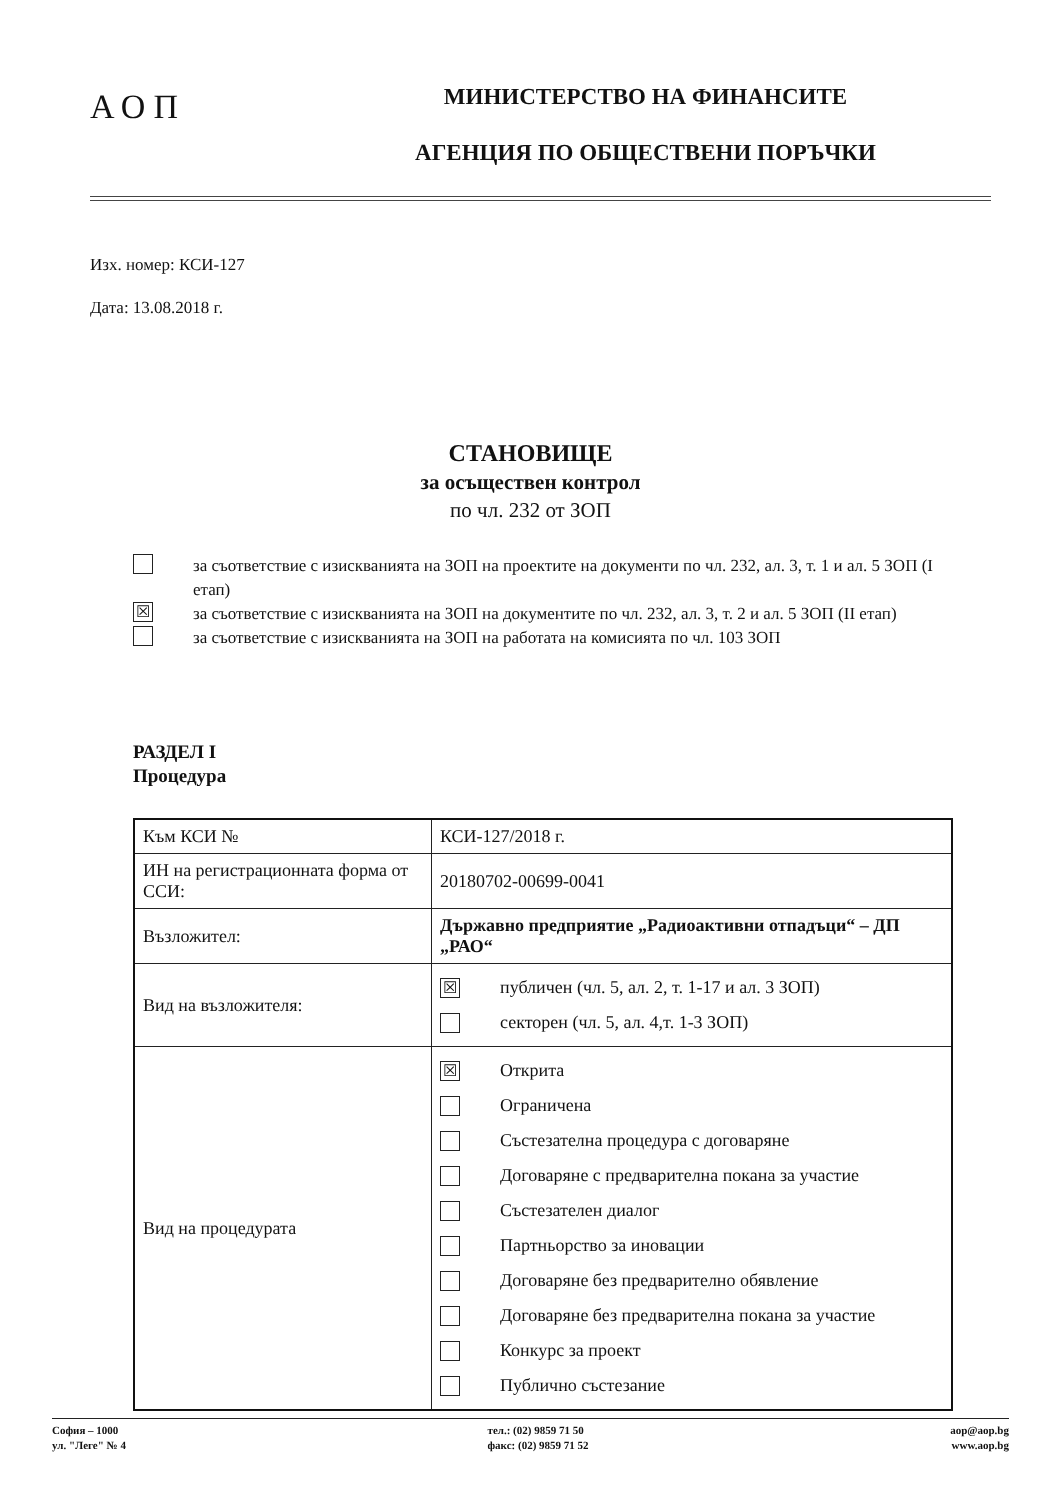АОП
МИНИСТЕРСТВО НА ФИНАНСИТЕ
АГЕНЦИЯ ПО ОБЩЕСТВЕНИ ПОРЪЧКИ
Изх. номер: КСИ-127
Дата: 13.08.2018 г.
СТАНОВИЩЕ
за осъществен контрол
по чл. 232 от ЗОП
за съответствие с изискванията на ЗОП на проектите на документи по чл. 232, ал. 3, т. 1 и ал. 5 ЗОП (I етап)
☒ за съответствие с изискванията на ЗОП на документите по чл. 232, ал. 3, т. 2 и ал. 5 ЗОП (II етап)
за съответствие с изискванията на ЗОП на работата на комисията по чл. 103 ЗОП
РАЗДЕЛ I
Процедура
| Към КСИ № | КСИ-127/2018 г. |
| ИН на регистрационната форма от ССИ: | 20180702-00699-0041 |
| Възложител: | Държавно предприятие „Радиоактивни отпадъци“ – ДП „РАО“ |
| Вид на възложителя: | ☒ публичен (чл. 5, ал. 2, т. 1-17 и ал. 3 ЗОП) секторен (чл. 5, ал. 4,т. 1-3 ЗОП) |
| Вид на процедурата | ☒ Открита Ограничена Състезателна процедура с договаряне Договаряне с предварителна покана за участие Състезателен диалог Партньорство за иновации Договаряне без предварително обявление Договаряне без предварителна покана за участие Конкурс за проект Публично състезание |
София – 1000
ул. "Леге" № 4
тел.: (02) 9859 71 50
факс: (02) 9859 71 52
aop@aop.bg
www.aop.bg